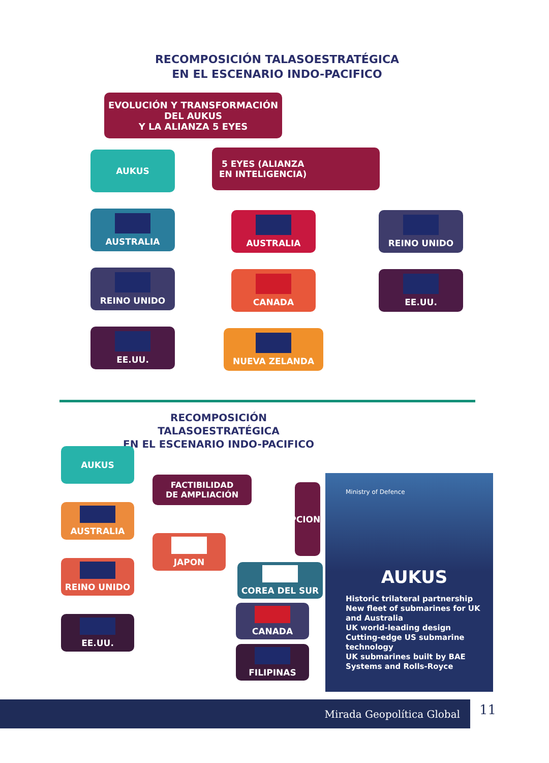RECOMPOSICIÓN TALASOESTRATÉGICA
EN EL ESCENARIO INDO-PACIFICO
EVOLUCIÓN Y TRANSFORMACIÓN
DEL AUKUS
Y LA ALIANZA 5 EYES
AUKUS
AUSTRALIA
REINO UNIDO
EE.UU.
5 EYES (ALIANZA
EN INTELIGENCIA)
AUSTRALIA
CANADA
NUEVA ZELANDA
REINO UNIDO
EE.UU.
RECOMPOSICIÓN TALASOESTRATÉGICA
EN EL ESCENARIO INDO-PACIFICO
AUKUS
AUSTRALIA
REINO UNIDO
EE.UU.
FACTIBILIDAD
DE AMPLIACIÓN
JAPON
OPCIONES
COREA DEL SUR
CANADA
FILIPINAS
Ministry of Defence
AUKUS
Historic trilateral partnership
New fleet of submarines for UK and Australia
UK world-leading design
Cutting-edge US submarine technology
UK submarines built by BAE Systems and Rolls-Royce
Mirada Geopolítica Global 11